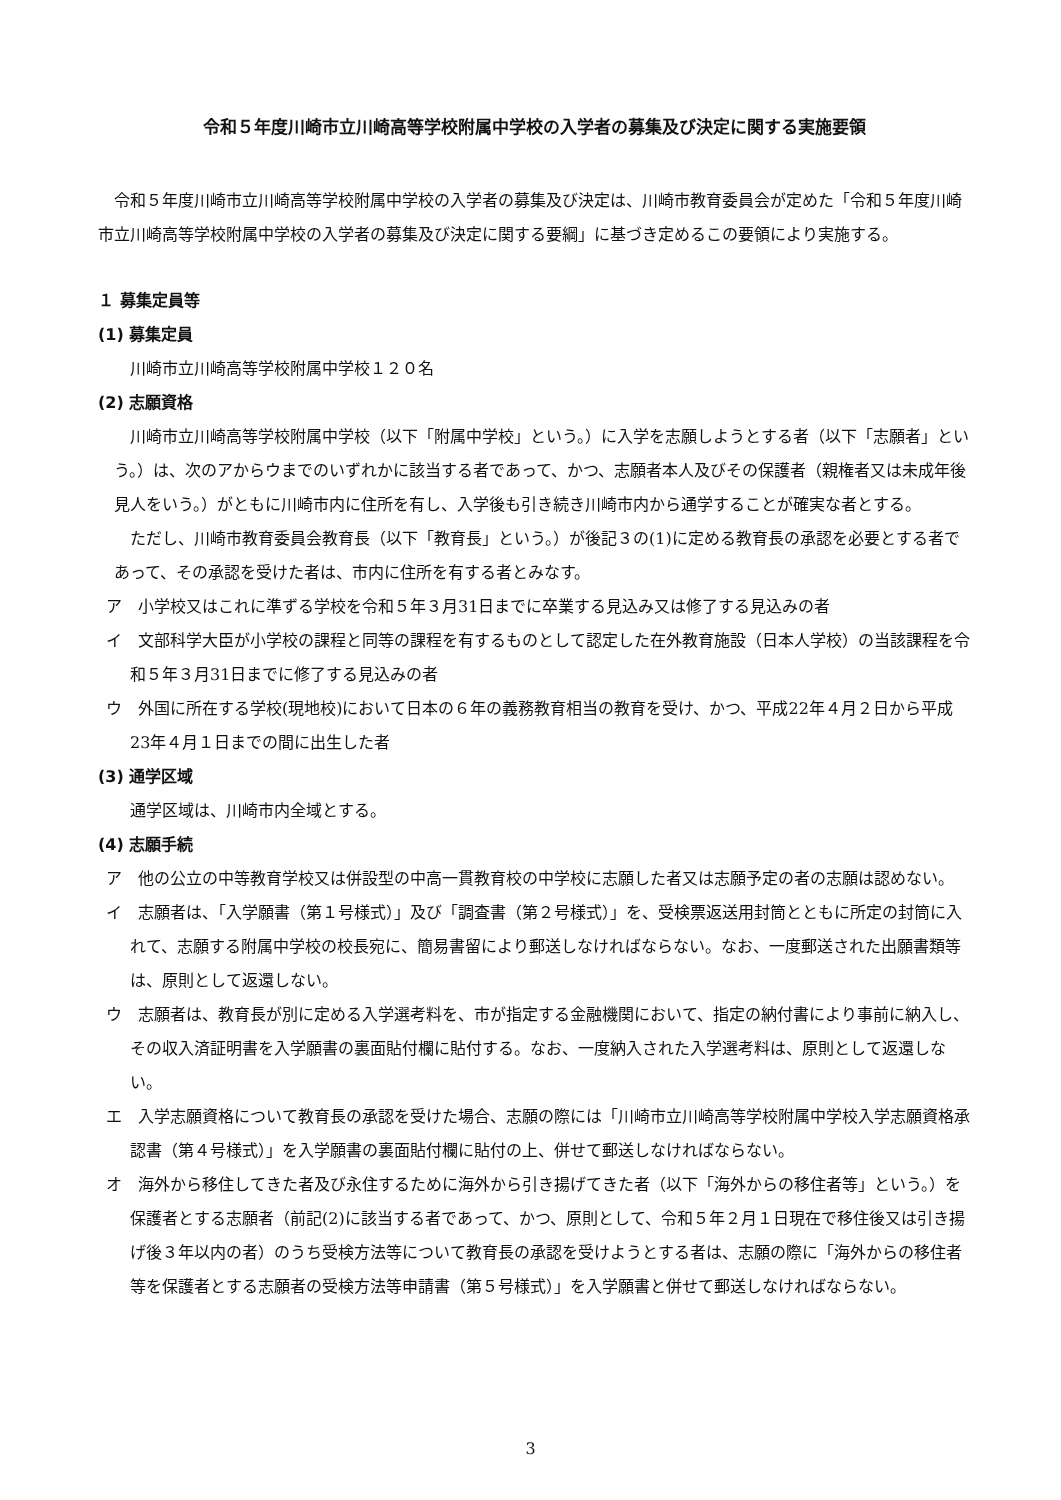令和５年度川崎市立川崎高等学校附属中学校の入学者の募集及び決定に関する実施要領
令和５年度川崎市立川崎高等学校附属中学校の入学者の募集及び決定は、川崎市教育委員会が定めた「令和５年度川崎市立川崎高等学校附属中学校の入学者の募集及び決定に関する要綱」に基づき定めるこの要領により実施する。
１ 募集定員等
(1) 募集定員
川崎市立川崎高等学校附属中学校１２０名
(2) 志願資格
川崎市立川崎高等学校附属中学校（以下「附属中学校」という。）に入学を志願しようとする者（以下「志願者」という。）は、次のアからウまでのいずれかに該当する者であって、かつ、志願者本人及びその保護者（親権者又は未成年後見人をいう。）がともに川崎市内に住所を有し、入学後も引き続き川崎市内から通学することが確実な者とする。
ただし、川崎市教育委員会教育長（以下「教育長」という。）が後記３の(1)に定める教育長の承認を必要とする者であって、その承認を受けた者は、市内に住所を有する者とみなす。
ア　小学校又はこれに準ずる学校を令和５年３月31日までに卒業する見込み又は修了する見込みの者
イ　文部科学大臣が小学校の課程と同等の課程を有するものとして認定した在外教育施設（日本人学校）の当該課程を令和５年３月31日までに修了する見込みの者
ウ　外国に所在する学校(現地校)において日本の６年の義務教育相当の教育を受け、かつ、平成22年４月２日から平成23年４月１日までの間に出生した者
(3) 通学区域
通学区域は、川崎市内全域とする。
(4) 志願手続
ア　他の公立の中等教育学校又は併設型の中高一貫教育校の中学校に志願した者又は志願予定の者の志願は認めない。
イ　志願者は、「入学願書（第１号様式）」及び「調査書（第２号様式）」を、受検票返送用封筒とともに所定の封筒に入れて、志願する附属中学校の校長宛に、簡易書留により郵送しなければならない。なお、一度郵送された出願書類等は、原則として返還しない。
ウ　志願者は、教育長が別に定める入学選考料を、市が指定する金融機関において、指定の納付書により事前に納入し、その収入済証明書を入学願書の裏面貼付欄に貼付する。なお、一度納入された入学選考料は、原則として返還しない。
エ　入学志願資格について教育長の承認を受けた場合、志願の際には「川崎市立川崎高等学校附属中学校入学志願資格承認書（第４号様式）」を入学願書の裏面貼付欄に貼付の上、併せて郵送しなければならない。
オ　海外から移住してきた者及び永住するために海外から引き揚げてきた者（以下「海外からの移住者等」という。）を保護者とする志願者（前記(2)に該当する者であって、かつ、原則として、令和５年２月１日現在で移住後又は引き揚げ後３年以内の者）のうち受検方法等について教育長の承認を受けようとする者は、志願の際に「海外からの移住者等を保護者とする志願者の受検方法等申請書（第５号様式）」を入学願書と併せて郵送しなければならない。
3